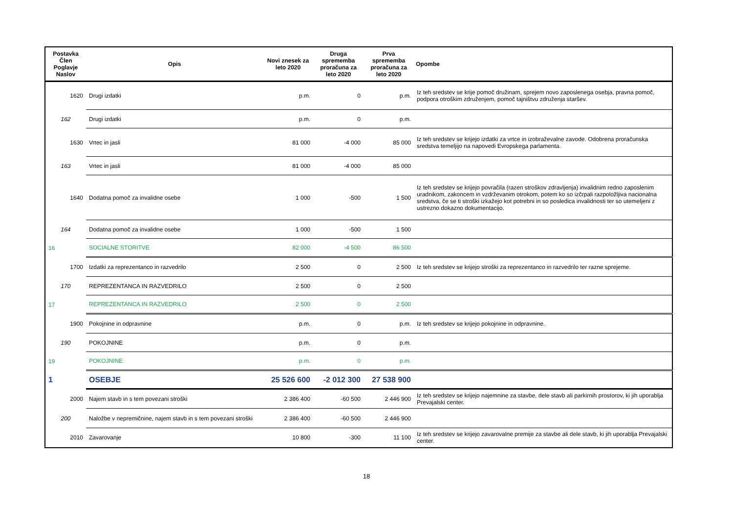| Postavka Člen Poglavje Naslov | Opis | Novi znesek za leto 2020 | Druga sprememba proračuna za leto 2020 | Prva sprememba proračuna za leto 2020 | Opombe |
| --- | --- | --- | --- | --- | --- |
| 1620 | Drugi izdatki | p.m. | 0 | p.m. | Iz teh sredstev se krije pomoč družinam, sprejem novo zaposlenega osebja, pravna pomoč, podpora otroškim združenjem, pomoč tajništvu združenja staršev. |
| 162 | Drugi izdatki | p.m. | 0 | p.m. | |
| 1630 | Vrtec in jasli | 81 000 | -4 000 | 85 000 | Iz teh sredstev se krijejo izdatki za vrtce in izobraževalne zavode. Odobrena proračunska sredstva temeljijo na napovedi Evropskega parlamenta. |
| 163 | Vrtec in jasli | 81 000 | -4 000 | 85 000 | |
| 1640 | Dodatna pomoč za invalidne osebe | 1 000 | -500 | 1 500 | Iz teh sredstev se krijejo povračila (razen stroškov zdravljenja) invalidnim redno zaposlenim uradnikom, zakoncem in vzdrževanim otrokom, potem ko so izčrpali razpoložljiva nacionalna sredstva, če se ti stroški izkažejo kot potrebni in so posledica invalidnosti ter so utemeljeni z ustrezno dokazno dokumentacijo. |
| 164 | Dodatna pomoč za invalidne osebe | 1 000 | -500 | 1 500 | |
| 16 | SOCIALNE STORITVE | 82 000 | -4 500 | 86 500 | |
| 1700 | Izdatki za reprezentanco in razvedrilo | 2 500 | 0 | 2 500 | Iz teh sredstev se krijejo stroški za reprezentanco in razvedrilo ter razne sprejeme. |
| 170 | REPREZENTANCA IN RAZVEDRILO | 2 500 | 0 | 2 500 | |
| 17 | REPREZENTANCA IN RAZVEDRILO | 2 500 | 0 | 2 500 | |
| 1900 | Pokojnine in odpravnine | p.m. | 0 | p.m. | Iz teh sredstev se krijejo pokojnine in odpravnine. |
| 190 | POKOJNINE | p.m. | 0 | p.m. | |
| 19 | POKOJNINE | p.m. | 0 | p.m. | |
| 1 | OSEBJE | 25 526 600 | -2 012 300 | 27 538 900 | |
| 2000 | Najem stavb in s tem povezani stroški | 2 386 400 | -60 500 | 2 446 900 | Iz teh sredstev se krijejo najemnine za stavbe, dele stavb ali parkirnih prostorov, ki jih uporablja Prevajalski center. |
| 200 | Naložbe v nepremičnine, najem stavb in s tem povezani stroški | 2 386 400 | -60 500 | 2 446 900 | |
| 2010 | Zavarovanje | 10 800 | -300 | 11 100 | Iz teh sredstev se krijejo zavarovalne premije za stavbe ali dele stavb, ki jih uporablja Prevajalski center. |
18